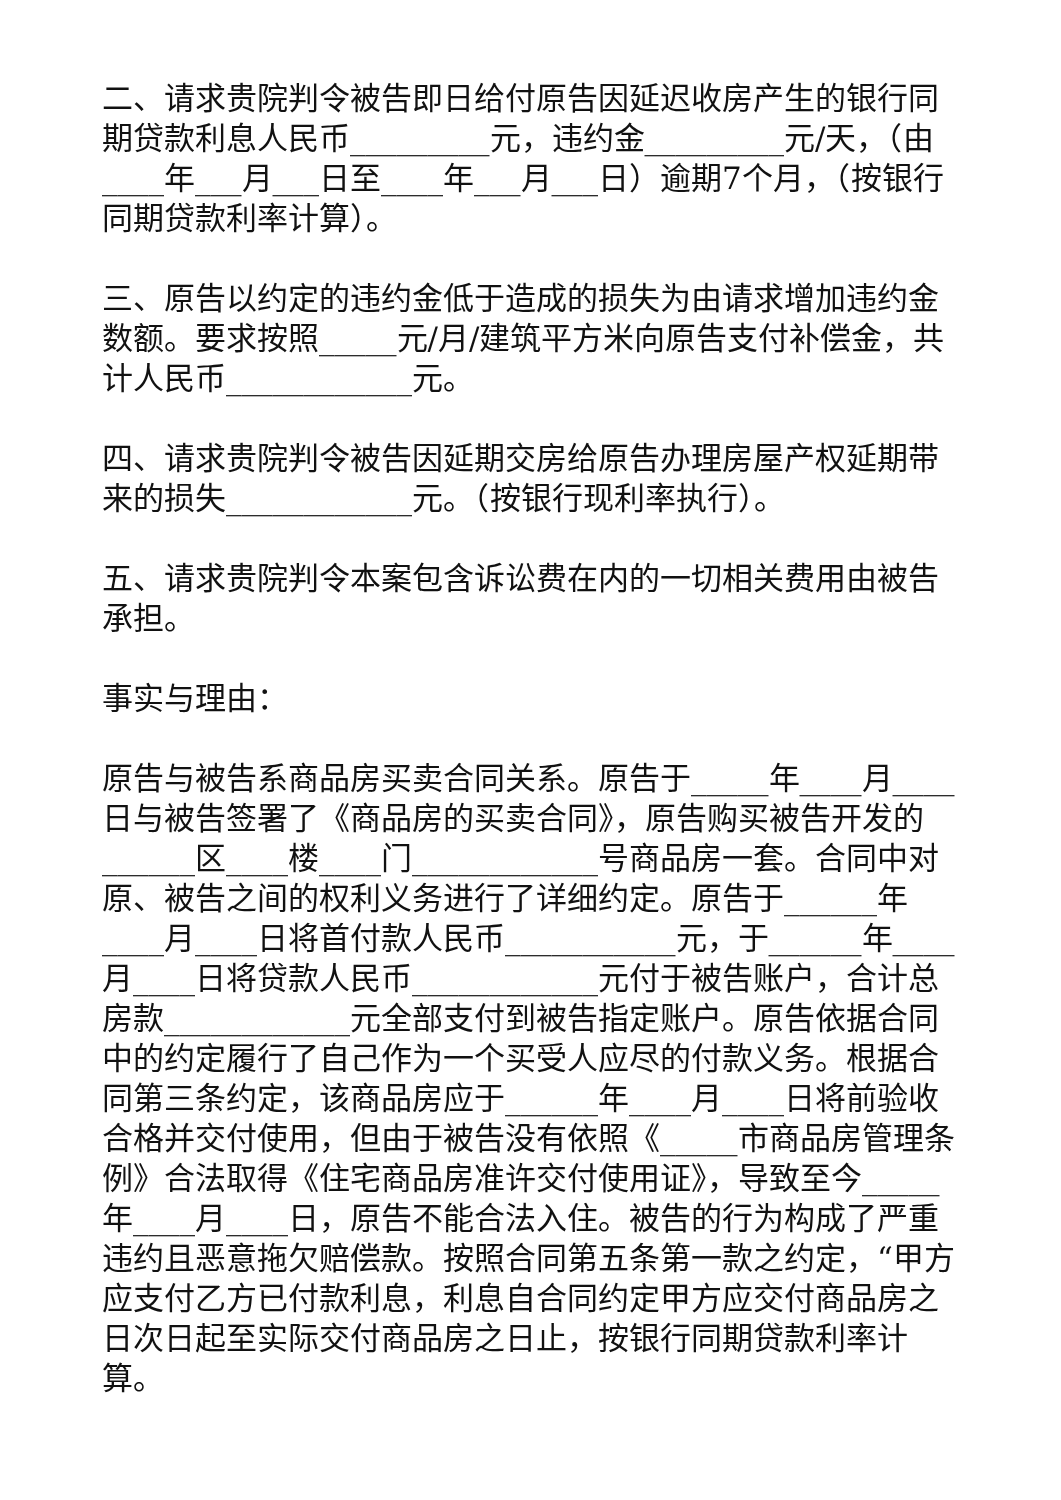二、请求贵院判令被告即日给付原告因延迟收房产生的银行同期贷款利息人民币_________元，违约金_________元/天，（由____年___月___日至____年___月___日）逾期7个月，（按银行同期贷款利率计算）。
三、原告以约定的违约金低于造成的损失为由请求增加违约金数额。要求按照_____元/月/建筑平方米向原告支付补偿金，共计人民币____________元。
四、请求贵院判令被告因延期交房给原告办理房屋产权延期带来的损失____________元。（按银行现利率执行）。
五、请求贵院判令本案包含诉讼费在内的一切相关费用由被告承担。
事实与理由：
原告与被告系商品房买卖合同关系。原告于_____年____月____日与被告签署了《商品房的买卖合同》，原告购买被告开发的______区____楼____门____________号商品房一套。合同中对原、被告之间的权利义务进行了详细约定。原告于______年____月____日将首付款人民币___________元，于______年____月____日将贷款人民币____________元付于被告账户，合计总房款____________元全部支付到被告指定账户。原告依据合同中的约定履行了自己作为一个买受人应尽的付款义务。根据合同第三条约定，该商品房应于______年____月____日将前验收合格并交付使用，但由于被告没有依照《_____市商品房管理条例》合法取得《住宅商品房准许交付使用证》，导致至今_____年____月____日，原告不能合法入住。被告的行为构成了严重违约且恶意拖欠赔偿款。按照合同第五条第一款之约定，“甲方应支付乙方已付款利息，利息自合同约定甲方应交付商品房之日次日起至实际交付商品房之日止，按银行同期贷款利率计算。